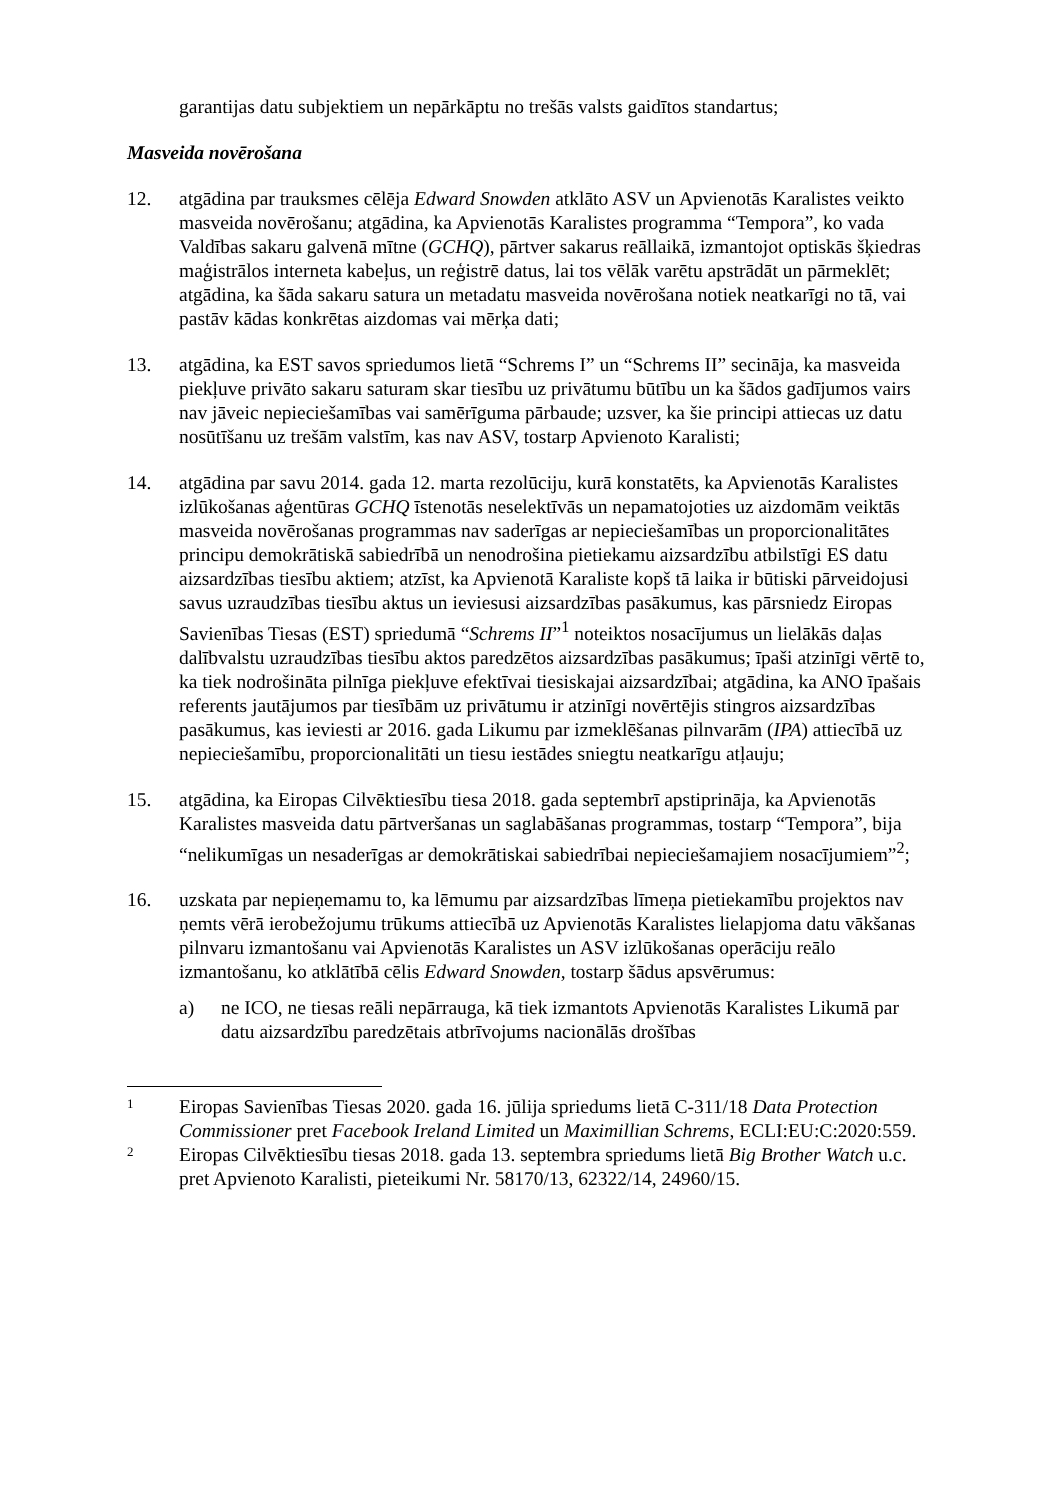garantijas datu subjektiem un nepārkāptu no trešās valsts gaidītos standartus;
Masveida novērošana
12. atgādina par trauksmes cēlēja Edward Snowden atklāto ASV un Apvienotās Karalistes veikto masveida novērošanu; atgādina, ka Apvienotās Karalistes programma “Tempora”, ko vada Valdības sakaru galvenā mītne (GCHQ), pārtver sakarus reāllaikā, izmantojot optiskās šķiedras maģistrālos interneta kabeļus, un reģistrē datus, lai tos vēlāk varētu apstrādāt un pārmeklēt; atgādina, ka šāda sakaru satura un metadatu masveida novērošana notiek neatkarīgi no tā, vai pastāv kādas konkrētas aizdomas vai mērķa dati;
13. atgādina, ka EST savos spriedumos lietā “Schrems I” un “Schrems II” secināja, ka masveida piekļuve privāto sakaru saturam skar tiesību uz privātumu būtību un ka šādos gadījumos vairs nav jāveic nepieciešamības vai samērīguma pārbaude; uzsver, ka šie principi attiecas uz datu nosūtīšanu uz trešām valstīm, kas nav ASV, tostarp Apvienoto Karalisti;
14. atgādina par savu 2014. gada 12. marta rezolūciju, kurā konstatēts, ka Apvienotās Karalistes izlūkošanas aģentūras GCHQ īstenotās neselektīvās un nepamatojoties uz aizdomām veiktās masveida novērošanas programmas nav saderīgas ar nepieciešamības un proporcionalitātes principu demokrātiskā sabiedrībā un nenodrošina pietiekamu aizsardzību atbilstīgi ES datu aizsardzības tiesību aktiem; atzīst, ka Apvienotā Karaliste kopš tā laika ir būtiski pārveidojusi savus uzraudzības tiesību aktus un ieviesusi aizsardzības pasākumus, kas pārsniedz Eiropas Savienības Tiesas (EST) spriedumā “Schrems II”<sup>1</sup> noteiktos nosacījumus un lielākās daļas dalībvalstu uzraudzības tiesību aktos paredzētos aizsardzības pasākumus; īpaši atzinīgi vērtē to, ka tiek nodrošināta pilnīga piekļuve efektīvai tiesiskajai aizsardzībai; atgādina, ka ANO īpašais referents jautājumos par tiesībām uz privātumu ir atzinīgi novērtējis stingros aizsardzības pasākumus, kas ieviesti ar 2016. gada Likumu par izmeklēšanas pilnvarām (IPA) attiecībā uz nepieciešamību, proporcionalitāti un tiesu iestādes sniegtu neatkarīgu atļauju;
15. atgādina, ka Eiropas Cilvēktiesību tiesa 2018. gada septembrī apstiprināja, ka Apvienotās Karalistes masveida datu pārtveršanas un saglabāšanas programmas, tostarp “Tempora”, bija “nelikumīgas un nesaderīgas ar demokrātiskai sabiedrībai nepieciešamajiem nosacījumiem”<sup>2</sup>;
16. uzskata par nepieņemamu to, ka lēmumu par aizsardzības līmeņa pietiekamību projektos nav ņemts vērā ierobežojumu trūkums attiecībā uz Apvienotās Karalistes lielapjoma datu vākšanas pilnvaru izmantošanu vai Apvienotās Karalistes un ASV izlūkošanas operāciju reālo izmantošanu, ko atklātībā cēlis Edward Snowden, tostarp šādus apsvērumus:
a) ne ICO, ne tiesas reāli nepārrauga, kā tiek izmantots Apvienotās Karalistes Likumā par datu aizsardzību paredzētais atbrīvojums nacionālās drošības
1
Eiropas Savienības Tiesas 2020. gada 16. jūlija spriedums lietā C-311/18 Data Protection Commissioner pret Facebook Ireland Limited un Maximillian Schrems, ECLI:EU:C:2020:559.
2
Eiropas Cilvēktiesību tiesas 2018. gada 13. septembra spriedums lietā Big Brother Watch u.c. pret Apvienoto Karalisti, pieteikumi Nr. 58170/13, 62322/14, 24960/15.